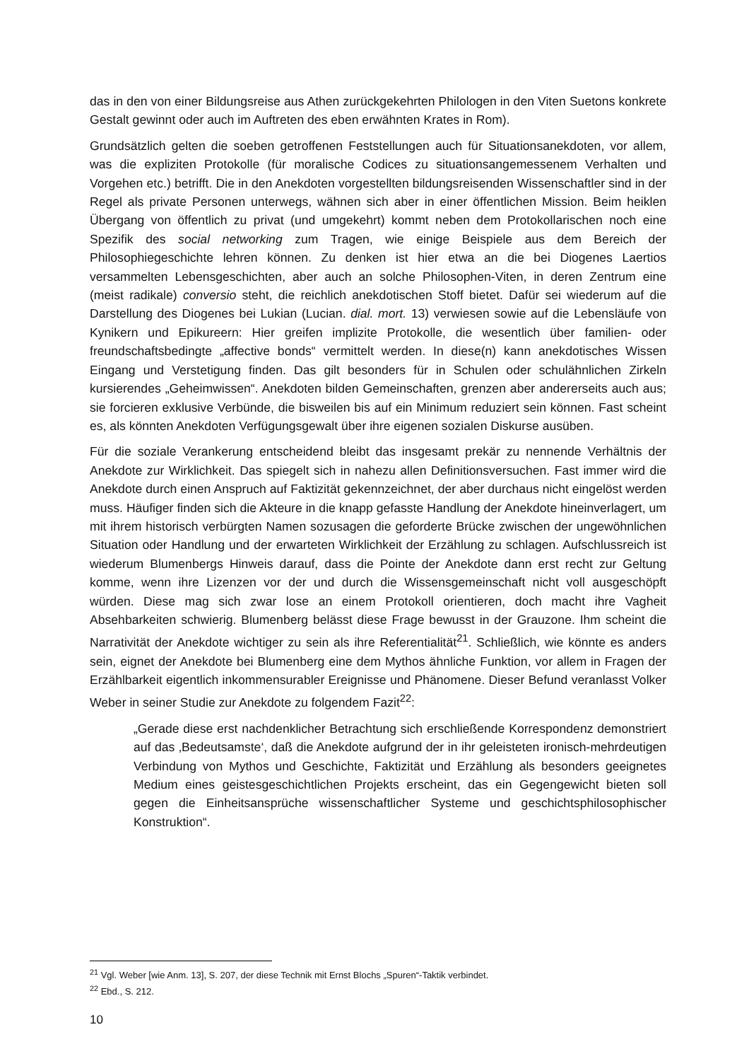das in den von einer Bildungsreise aus Athen zurückgekehrten Philologen in den Viten Suetons konkrete Gestalt gewinnt oder auch im Auftreten des eben erwähnten Krates in Rom).
Grundsätzlich gelten die soeben getroffenen Feststellungen auch für Situationsanekdoten, vor allem, was die expliziten Protokolle (für moralische Codices zu situationsangemessenem Verhalten und Vorgehen etc.) betrifft. Die in den Anekdoten vorgestellten bildungsreisenden Wissenschaftler sind in der Regel als private Personen unterwegs, wähnen sich aber in einer öffentlichen Mission. Beim heiklen Übergang von öffentlich zu privat (und umgekehrt) kommt neben dem Protokollarischen noch eine Spezifik des social networking zum Tragen, wie einige Beispiele aus dem Bereich der Philosophiegeschichte lehren können. Zu denken ist hier etwa an die bei Diogenes Laertios versammelten Lebensgeschichten, aber auch an solche Philosophen-Viten, in deren Zentrum eine (meist radikale) conversio steht, die reichlich anekdotischen Stoff bietet. Dafür sei wiederum auf die Darstellung des Diogenes bei Lukian (Lucian. dial. mort. 13) verwiesen sowie auf die Lebensläufe von Kynikern und Epikureern: Hier greifen implizite Protokolle, die wesentlich über familien- oder freundschaftsbedingte „affective bonds“ vermittelt werden. In diese(n) kann anekdotisches Wissen Eingang und Verstetigung finden. Das gilt besonders für in Schulen oder schulähnlichen Zirkeln kursierendes „Geheimwissen“. Anekdoten bilden Gemeinschaften, grenzen aber andererseits auch aus; sie forcieren exklusive Verbünde, die bisweilen bis auf ein Minimum reduziert sein können. Fast scheint es, als könnten Anekdoten Verfügungsgewalt über ihre eigenen sozialen Diskurse ausüben.
Für die soziale Verankerung entscheidend bleibt das insgesamt prekär zu nennende Verhältnis der Anekdote zur Wirklichkeit. Das spiegelt sich in nahezu allen Definitionsversuchen. Fast immer wird die Anekdote durch einen Anspruch auf Faktizität gekennzeichnet, der aber durchaus nicht eingelöst werden muss. Häufiger finden sich die Akteure in die knapp gefasste Handlung der Anekdote hineinverlagert, um mit ihrem historisch verbürgten Namen sozusagen die geforderte Brücke zwischen der ungewöhnlichen Situation oder Handlung und der erwarteten Wirklichkeit der Erzählung zu schlagen. Aufschlussreich ist wiederum Blumenbergs Hinweis darauf, dass die Pointe der Anekdote dann erst recht zur Geltung komme, wenn ihre Lizenzen vor der und durch die Wissensgemeinschaft nicht voll ausgeschöpft würden. Diese mag sich zwar lose an einem Protokoll orientieren, doch macht ihre Vagheit Absehbarkeiten schwierig. Blumenberg belässt diese Frage bewusst in der Grauzone. Ihm scheint die Narrativität der Anekdote wichtiger zu sein als ihre Referentialität<sup>21</sup>. Schließlich, wie könnte es anders sein, eignet der Anekdote bei Blumenberg eine dem Mythos ähnliche Funktion, vor allem in Fragen der Erzählbarkeit eigentlich inkommensurabler Ereignisse und Phänomene. Dieser Befund veranlasst Volker Weber in seiner Studie zur Anekdote zu folgendem Fazit<sup>22</sup>:
„Gerade diese erst nachdenklicher Betrachtung sich erschließende Korrespondenz demonstriert auf das ‚Bedeutsamste‘, daß die Anekdote aufgrund der in ihr geleisteten ironisch-mehrdeutigen Verbindung von Mythos und Geschichte, Faktizität und Erzählung als besonders geeignetes Medium eines geistesgeschichtlichen Projekts erscheint, das ein Gegengewicht bieten soll gegen die Einheitsansprüche wissenschaftlicher Systeme und geschichtsphilosophischer Konstruktion“.
<sup>21</sup> Vgl. Weber [wie Anm. 13], S. 207, der diese Technik mit Ernst Blochs „Spuren“-Taktik verbindet.
<sup>22</sup> Ebd., S. 212.
10